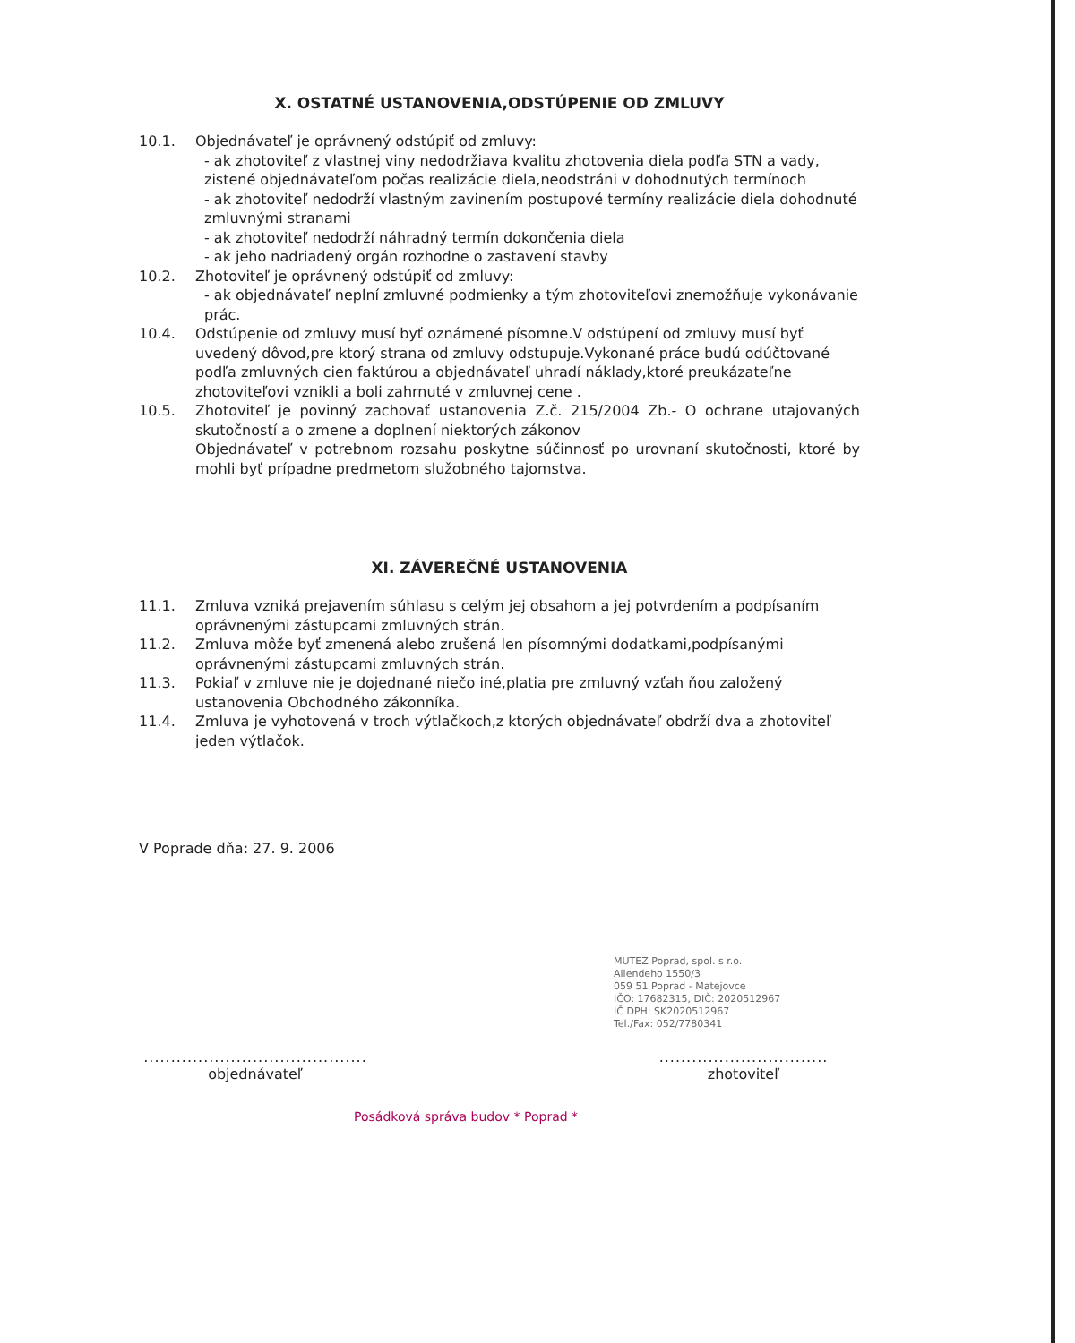X. OSTATNÉ USTANOVENIA,ODSTÚPENIE OD ZMLUVY
10.1. Objednávateľ je oprávnený odstúpiť od zmluvy:
- ak zhotoviteľ z vlastnej viny nedodržiava kvalitu zhotovenia diela podľa STN a vady, zistené objednávateľom počas realizácie diela,neodstráni v dohodnutých termínoch
- ak zhotoviteľ nedodrží vlastným zavinením postupové termíny realizácie diela dohodnuté zmluvnými stranami
- ak zhotoviteľ nedodrží náhradný termín dokončenia diela
- ak jeho nadriadený orgán rozhodne o zastavení stavby
10.2. Zhotoviteľ je oprávnený odstúpiť od zmluvy:
- ak objednávateľ neplní zmluvné podmienky a tým zhotoviteľovi znemožňuje vykonávanie prác.
10.4. Odstúpenie od zmluvy musí byť oznámené písomne.V odstúpení od zmluvy musí byť uvedený dôvod,pre ktorý strana od zmluvy odstupuje.Vykonané práce budú odúčtované podľa zmluvných cien faktúrou a objednávateľ uhradí náklady,ktoré preukázateľne zhotoviteľovi vznikli a boli zahrnuté v zmluvnej cene .
10.5. Zhotoviteľ je povinný zachovať ustanovenia Z.č. 215/2004 Zb.- O ochrane utajovaných skutočností a o zmene a doplnení niektorých zákonov
Objednávateľ v potrebnom rozsahu poskytne súčinnosť po urovnaní skutočnosti, ktoré by mohli byť prípadne predmetom služobného tajomstva.
XI. ZÁVEREČNÉ USTANOVENIA
11.1. Zmluva vzniká prejavením súhlasu s celým jej obsahom a jej potvrdením a podpísaním oprávnenými zástupcami zmluvných strán.
11.2. Zmluva môže byť zmenená alebo zrušená len písomnými dodatkami,podpísanými oprávnenými zástupcami zmluvných strán.
11.3. Pokiaľ v zmluve nie je dojednané niečo iné,platia pre zmluvný vzťah ňou založený ustanovenia Obchodného zákonníka.
11.4. Zmluva je vyhotovená v troch výtlačkoch,z ktorých objednávateľ obdrží dva a zhotoviteľ jeden výtlačok.
V Poprade dňa: 27. 9. 2006
MUTEZ Poprad, spol. s r.o.
Allendeho 1550/3
059 51 Poprad - Matejovce
IČO: 17682315, DIČ: 2020512967
IČ DPH: SK2020512967
Tel./Fax: 052/7780341
.........................................
objednávateľ
...............................
zhotoviteľ
Posádková správa budov * Poprad *